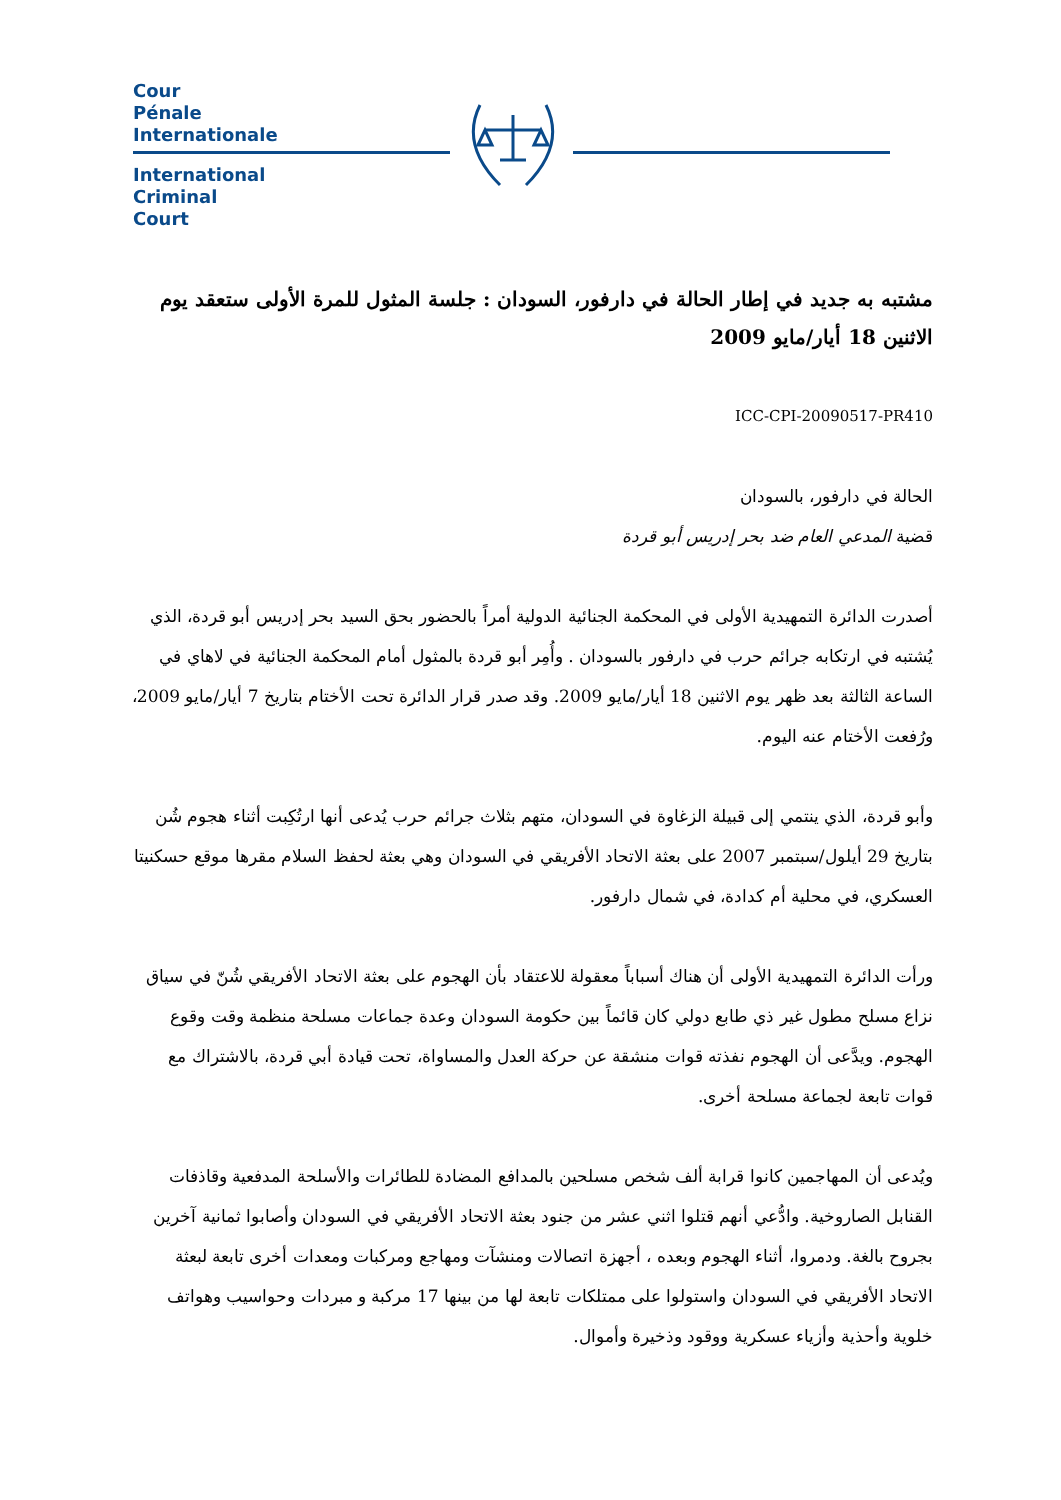Cour
Pénale
Internationale
International
Criminal
Court
مشتبه به جديد في إطار الحالة في دارفور، السودان : جلسة المثول للمرة الأولى ستعقد يوم الاثنين 18 أيار/مايو 2009
ICC-CPI-20090517-PR410
الحالة في دارفور، بالسودان
قضية المدعي العام ضد بحر إدريس أبو قردة
أصدرت الدائرة التمهيدية الأولى في المحكمة الجنائية الدولية أمراً بالحضور بحق السيد بحر إدريس أبو قردة، الذي يُشتبه في ارتكابه جرائم حرب في دارفور بالسودان . وأُمِر أبو قردة بالمثول أمام المحكمة الجنائية في لاهاي في الساعة الثالثة بعد ظهر يوم الاثنين 18 أيار/مايو 2009. وقد صدر قرار الدائرة تحت الأختام بتاريخ 7 أيار/مايو 2009، ورُفعت الأختام عنه اليوم.
وأبو قردة، الذي ينتمي إلى قبيلة الزغاوة في السودان، متهم بثلاث جرائم حرب يُدعى أنها ارتُكِبت أثناء هجوم شُن بتاريخ 29 أيلول/سبتمبر 2007 على بعثة الاتحاد الأفريقي في السودان وهي بعثة لحفظ السلام مقرها موقع حسكنيتا العسكري، في محلية أم كدادة، في شمال دارفور.
ورأت الدائرة التمهيدية الأولى أن هناك أسباباً معقولة للاعتقاد بأن الهجوم على بعثة الاتحاد الأفريقي شُنّ في سياق نزاع مسلح مطول غير ذي طابع دولي كان قائماً بين حكومة السودان وعدة جماعات مسلحة منظمة وقت وقوع الهجوم. ويدَّعى أن الهجوم نفذته قوات منشقة عن حركة العدل والمساواة، تحت قيادة أبي قردة، بالاشتراك مع قوات تابعة لجماعة مسلحة أخرى.
ويُدعى أن المهاجمين كانوا قرابة ألف شخص مسلحين بالمدافع المضادة للطائرات والأسلحة المدفعية وقاذفات القنابل الصاروخية. وادُّعي أنهم قتلوا اثني عشر من جنود بعثة الاتحاد الأفريقي في السودان وأصابوا ثمانية آخرين بجروح بالغة. ودمروا، أثناء الهجوم وبعده ، أجهزة اتصالات ومنشآت ومهاجع ومركبات ومعدات أخرى تابعة لبعثة الاتحاد الأفريقي في السودان واستولوا على ممتلكات تابعة لها من بينها 17 مركبة و مبردات وحواسيب وهواتف خلوية وأحذية وأزياء عسكرية ووقود وذخيرة وأموال.